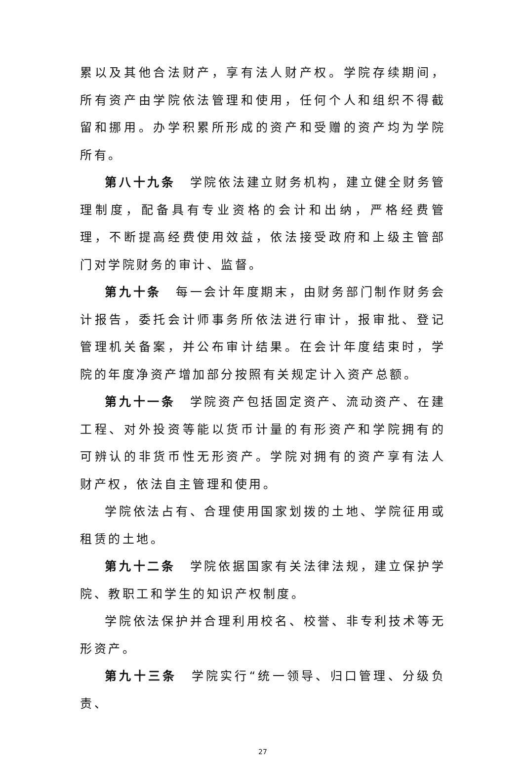累以及其他合法财产，享有法人财产权。学院存续期间，所有资产由学院依法管理和使用，任何个人和组织不得截留和挪用。办学积累所形成的资产和受赠的资产均为学院所有。
第八十九条　学院依法建立财务机构，建立健全财务管理制度，配备具有专业资格的会计和出纳，严格经费管理，不断提高经费使用效益，依法接受政府和上级主管部门对学院财务的审计、监督。
第九十条　每一会计年度期末，由财务部门制作财务会计报告，委托会计师事务所依法进行审计，报审批、登记管理机关备案，并公布审计结果。在会计年度结束时，学院的年度净资产增加部分按照有关规定计入资产总额。
第九十一条　学院资产包括固定资产、流动资产、在建工程、对外投资等能以货币计量的有形资产和学院拥有的可辨认的非货币性无形资产。学院对拥有的资产享有法人财产权，依法自主管理和使用。
学院依法占有、合理使用国家划拨的土地、学院征用或租赁的土地。
第九十二条　学院依据国家有关法律法规，建立保护学院、教职工和学生的知识产权制度。
学院依法保护并合理利用校名、校誉、非专利技术等无形资产。
第九十三条　学院实行“统一领导、归口管理、分级负责、
27